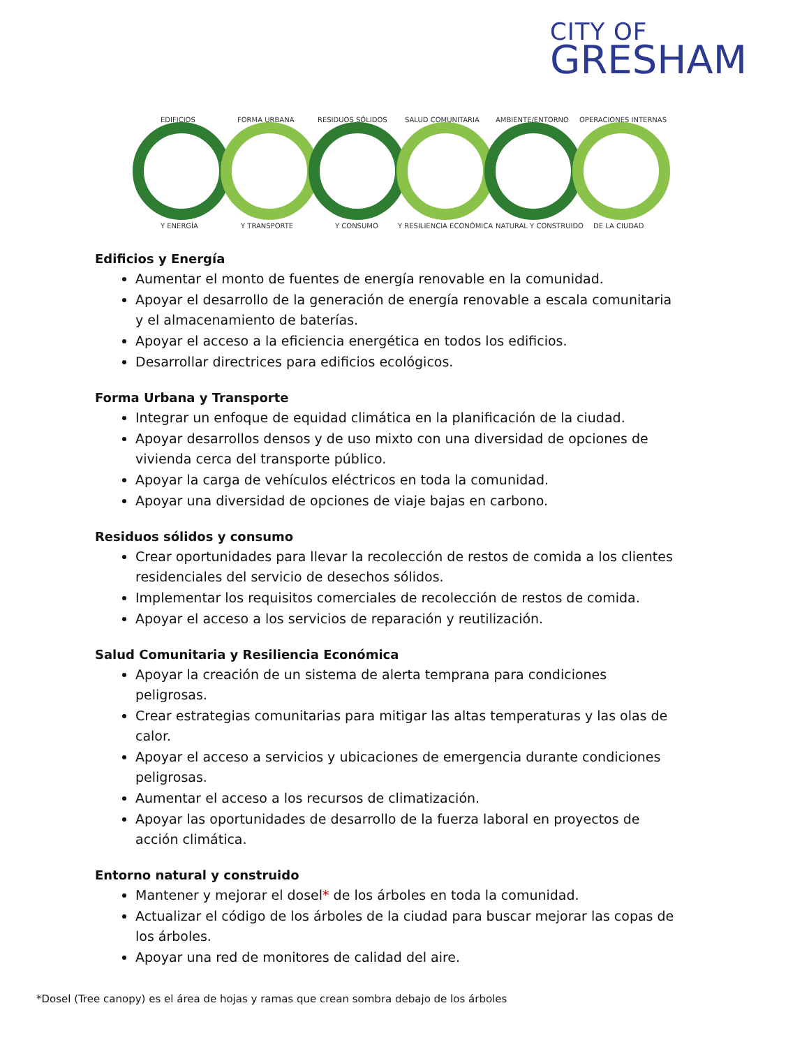CITY OF
GRESHAM
EDIFICIOS
Y ENERGÍA
FORMA URBANA
Y TRANSPORTE
RESIDUOS SÓLIDOS
Y CONSUMO
SALUD COMUNITARIA
Y RESILIENCIA ECONÓMICA
AMBIENTE/ENTORNO
NATURAL Y CONSTRUIDO
OPERACIONES INTERNAS
DE LA CIUDAD
Edificios y Energía
Aumentar el monto de fuentes de energía renovable en la comunidad.
Apoyar el desarrollo de la generación de energía renovable a escala comunitaria y el almacenamiento de baterías.
Apoyar el acceso a la eficiencia energética en todos los edificios.
Desarrollar directrices para edificios ecológicos.
Forma Urbana y Transporte
Integrar un enfoque de equidad climática en la planificación de la ciudad.
Apoyar desarrollos densos y de uso mixto con una diversidad de opciones de vivienda cerca del transporte público.
Apoyar la carga de vehículos eléctricos en toda la comunidad.
Apoyar una diversidad de opciones de viaje bajas en carbono.
Residuos sólidos y consumo
Crear oportunidades para llevar la recolección de restos de comida a los clientes residenciales del servicio de desechos sólidos.
Implementar los requisitos comerciales de recolección de restos de comida.
Apoyar el acceso a los servicios de reparación y reutilización.
Salud Comunitaria y Resiliencia Económica
Apoyar la creación de un sistema de alerta temprana para condiciones peligrosas.
Crear estrategias comunitarias para mitigar las altas temperaturas y las olas de calor.
Apoyar el acceso a servicios y ubicaciones de emergencia durante condiciones peligrosas.
Aumentar el acceso a los recursos de climatización.
Apoyar las oportunidades de desarrollo de la fuerza laboral en proyectos de acción climática.
Entorno natural y construido
Mantener y mejorar el dosel* de los árboles en toda la comunidad.
Actualizar el código de los árboles de la ciudad para buscar mejorar las copas de los árboles.
Apoyar una red de monitores de calidad del aire.
*Dosel (Tree canopy) es el área de hojas y ramas que crean sombra debajo de los árboles